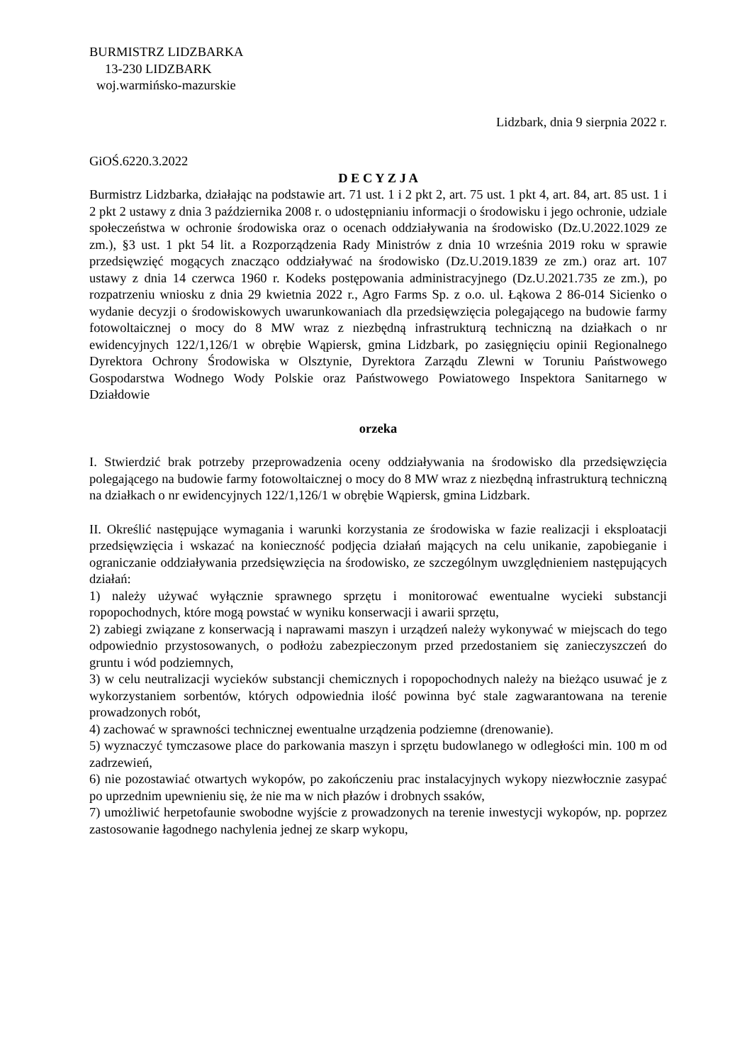BURMISTRZ LIDZBARKA
13-230 LIDZBARK
woj.warmińsko-mazurskie
Lidzbark, dnia 9 sierpnia 2022 r.
GiOŚ.6220.3.2022
D E C Y Z J A
Burmistrz Lidzbarka, działając na podstawie art. 71 ust. 1 i 2 pkt 2, art. 75 ust. 1 pkt 4, art. 84, art. 85 ust. 1 i 2 pkt 2 ustawy z dnia 3 października 2008 r. o udostępnianiu informacji o środowisku i jego ochronie, udziale społeczeństwa w ochronie środowiska oraz o ocenach oddziaływania na środowisko (Dz.U.2022.1029 ze zm.), §3 ust. 1 pkt 54 lit. a Rozporządzenia Rady Ministrów z dnia 10 września 2019 roku w sprawie przedsięwzięć mogących znacząco oddziaływać na środowisko (Dz.U.2019.1839 ze zm.) oraz art. 107 ustawy z dnia 14 czerwca 1960 r. Kodeks postępowania administracyjnego (Dz.U.2021.735 ze zm.), po rozpatrzeniu wniosku z dnia 29 kwietnia 2022 r., Agro Farms Sp. z o.o. ul. Łąkowa 2 86-014 Sicienko o wydanie decyzji o środowiskowych uwarunkowaniach dla przedsięwzięcia polegającego na budowie farmy fotowoltaicznej o mocy do 8 MW wraz z niezbędną infrastrukturą techniczną na działkach o nr ewidencyjnych 122/1,126/1 w obrębie Wąpiersk, gmina Lidzbark, po zasięgnięciu opinii Regionalnego Dyrektora Ochrony Środowiska w Olsztynie, Dyrektora Zarządu Zlewni w Toruniu Państwowego Gospodarstwa Wodnego Wody Polskie oraz Państwowego Powiatowego Inspektora Sanitarnego w Działdowie
orzeka
I. Stwierdzić brak potrzeby przeprowadzenia oceny oddziaływania na środowisko dla przedsięwzięcia polegającego na budowie farmy fotowoltaicznej o mocy do 8 MW wraz z niezbędną infrastrukturą techniczną na działkach o nr ewidencyjnych 122/1,126/1 w obrębie Wąpiersk, gmina Lidzbark.
II. Określić następujące wymagania i warunki korzystania ze środowiska w fazie realizacji i eksploatacji przedsięwzięcia i wskazać na konieczność podjęcia działań mających na celu unikanie, zapobieganie i ograniczanie oddziaływania przedsięwzięcia na środowisko, ze szczególnym uwzględnieniem następujących działań:
1) należy używać wyłącznie sprawnego sprzętu i monitorować ewentualne wycieki substancji ropopochodnych, które mogą powstać w wyniku konserwacji i awarii sprzętu,
2) zabiegi związane z konserwacją i naprawami maszyn i urządzeń należy wykonywać w miejscach do tego odpowiednio przystosowanych, o podłożu zabezpieczonym przed przedostaniem się zanieczyszczeń do gruntu i wód podziemnych,
3) w celu neutralizacji wycieków substancji chemicznych i ropopochodnych należy na bieżąco usuwać je z wykorzystaniem sorbentów, których odpowiednia ilość powinna być stale zagwarantowana na terenie prowadzonych robót,
4) zachować w sprawności technicznej ewentualne urządzenia podziemne (drenowanie).
5) wyznaczyć tymczasowe place do parkowania maszyn i sprzętu budowlanego w odległości min. 100 m od zadrzewień,
6) nie pozostawiać otwartych wykopów, po zakończeniu prac instalacyjnych wykopy niezwłocznie zasypać po uprzednim upewnieniu się, że nie ma w nich płazów i drobnych ssaków,
7) umożliwić herpetofaunie swobodne wyjście z prowadzonych na terenie inwestycji wykopów, np. poprzez zastosowanie łagodnego nachylenia jednej ze skarp wykopu,